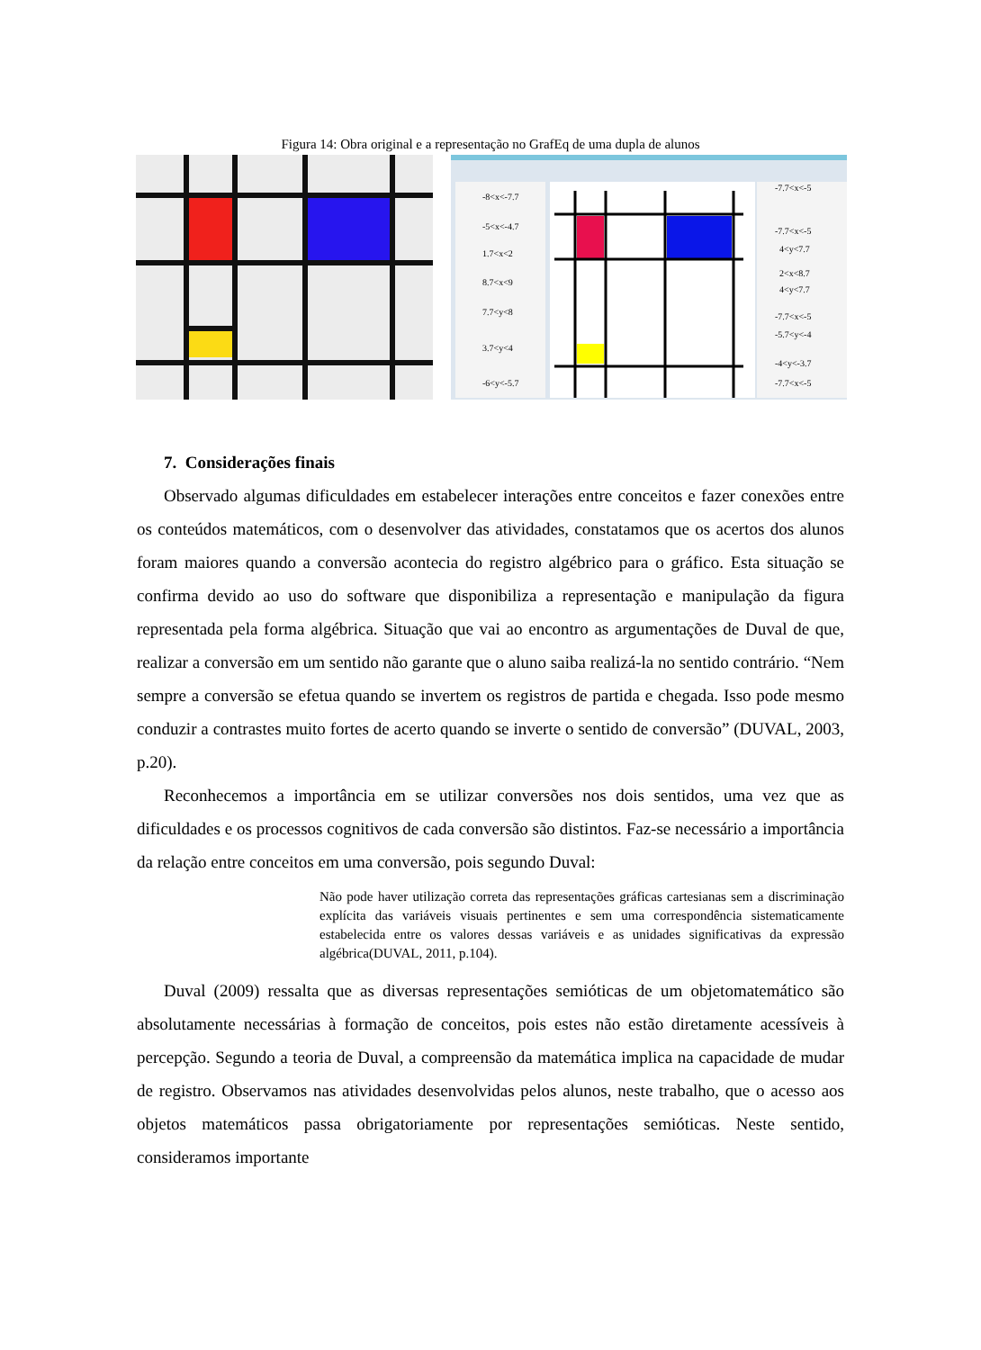Figura 14: Obra original e a representação no GrafEq de uma dupla de alunos
-8<x<-7.7
-5<x<-4.7
1.7<x<2
8.7<x<9
7.7<y<8
3.7<y<4
-6<y<-5.7
-7.7<x<-5
-7.7<x<-5
4<y<7.7
2<x<8.7
4<y<7.7
-7.7<x<-5
-5.7<y<-4
-4<y<-3.7
-7.7<x<-5
7. Considerações finais
Observado algumas dificuldades em estabelecer interações entre conceitos e fazer conexões entre os conteúdos matemáticos, com o desenvolver das atividades, constatamos que os acertos dos alunos foram maiores quando a conversão acontecia do registro algébrico para o gráfico. Esta situação se confirma devido ao uso do software que disponibiliza a representação e manipulação da figura representada pela forma algébrica. Situação que vai ao encontro as argumentações de Duval de que, realizar a conversão em um sentido não garante que o aluno saiba realizá-la no sentido contrário. “Nem sempre a conversão se efetua quando se invertem os registros de partida e chegada. Isso pode mesmo conduzir a contrastes muito fortes de acerto quando se inverte o sentido de conversão” (DUVAL, 2003, p.20).
Reconhecemos a importância em se utilizar conversões nos dois sentidos, uma vez que as dificuldades e os processos cognitivos de cada conversão são distintos. Faz-se necessário a importância da relação entre conceitos em uma conversão, pois segundo Duval:
Não pode haver utilização correta das representações gráficas cartesianas sem a discriminação explícita das variáveis visuais pertinentes e sem uma correspondência sistematicamente estabelecida entre os valores dessas variáveis e as unidades significativas da expressão algébrica(DUVAL, 2011, p.104).
Duval (2009) ressalta que as diversas representações semióticas de um objetomatemático são absolutamente necessárias à formação de conceitos, pois estes não estão diretamente acessíveis à percepção. Segundo a teoria de Duval, a compreensão da matemática implica na capacidade de mudar de registro. Observamos nas atividades desenvolvidas pelos alunos, neste trabalho, que o acesso aos objetos matemáticos passa obrigatoriamente por representações semióticas. Neste sentido, consideramos importante